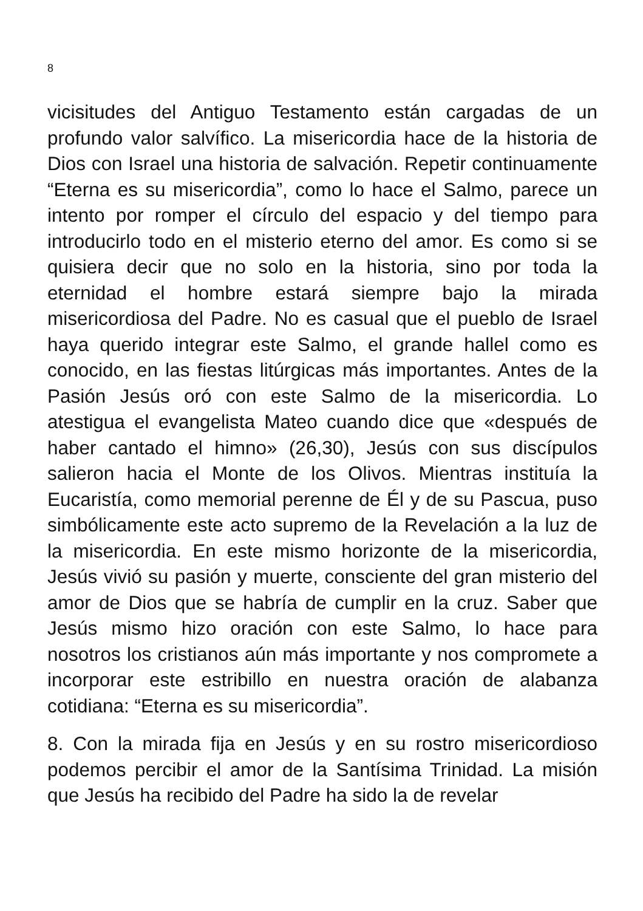8
vicisitudes del Antiguo Testamento están cargadas de un profundo valor salvífico. La misericordia hace de la historia de Dios con Israel una historia de salvación. Repetir continuamente “Eterna es su misericordia”, como lo hace el Salmo, parece un intento por romper el círculo del espacio y del tiempo para introducirlo todo en el misterio eterno del amor. Es como si se quisiera decir que no solo en la historia, sino por toda la eternidad el hombre estará siempre bajo la mirada misericordiosa del Padre. No es casual que el pueblo de Israel haya querido integrar este Salmo, el grande hallel como es conocido, en las fiestas litúrgicas más importantes. Antes de la Pasión Jesús oró con este Salmo de la misericordia. Lo atestigua el evangelista Mateo cuando dice que «después de haber cantado el himno» (26,30), Jesús con sus discípulos salieron hacia el Monte de los Olivos. Mientras instituía la Eucaristía, como memorial perenne de Él y de su Pascua, puso simbólicamente este acto supremo de la Revelación a la luz de la misericordia. En este mismo horizonte de la misericordia, Jesús vivió su pasión y muerte, consciente del gran misterio del amor de Dios que se habría de cumplir en la cruz. Saber que Jesús mismo hizo oración con este Salmo, lo hace para nosotros los cristianos aún más importante y nos compromete a incorporar este estribillo en nuestra oración de alabanza cotidiana: “Eterna es su misericordia”.
8. Con la mirada fija en Jesús y en su rostro misericordioso podemos percibir el amor de la Santísima Trinidad. La misión que Jesús ha recibido del Padre ha sido la de revelar